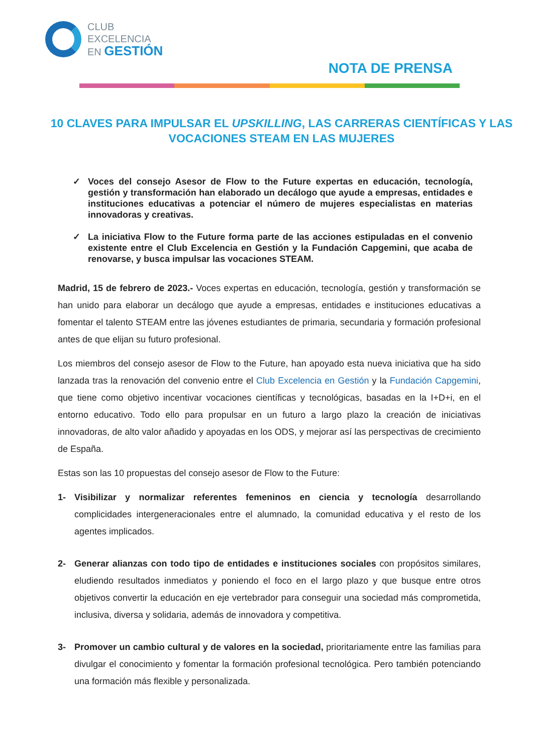CLUB
EXCELENCIA
EN GESTIÓN
NOTA DE PRENSA
10 CLAVES PARA IMPULSAR EL UPSKILLING, LAS CARRERAS CIENTÍFICAS Y LAS VOCACIONES STEAM EN LAS MUJERES
✓ Voces del consejo Asesor de Flow to the Future expertas en educación, tecnología, gestión y transformación han elaborado un decálogo que ayude a empresas, entidades e instituciones educativas a potenciar el número de mujeres especialistas en materias innovadoras y creativas.
✓ La iniciativa Flow to the Future forma parte de las acciones estipuladas en el convenio existente entre el Club Excelencia en Gestión y la Fundación Capgemini, que acaba de renovarse, y busca impulsar las vocaciones STEAM.
Madrid, 15 de febrero de 2023.- Voces expertas en educación, tecnología, gestión y transformación se han unido para elaborar un decálogo que ayude a empresas, entidades e instituciones educativas a fomentar el talento STEAM entre las jóvenes estudiantes de primaria, secundaria y formación profesional antes de que elijan su futuro profesional.
Los miembros del consejo asesor de Flow to the Future, han apoyado esta nueva iniciativa que ha sido lanzada tras la renovación del convenio entre el Club Excelencia en Gestión y la Fundación Capgemini, que tiene como objetivo incentivar vocaciones científicas y tecnológicas, basadas en la I+D+i, en el entorno educativo. Todo ello para propulsar en un futuro a largo plazo la creación de iniciativas innovadoras, de alto valor añadido y apoyadas en los ODS, y mejorar así las perspectivas de crecimiento de España.
Estas son las 10 propuestas del consejo asesor de Flow to the Future:
1- Visibilizar y normalizar referentes femeninos en ciencia y tecnología desarrollando complicidades intergeneracionales entre el alumnado, la comunidad educativa y el resto de los agentes implicados.
2- Generar alianzas con todo tipo de entidades e instituciones sociales con propósitos similares, eludiendo resultados inmediatos y poniendo el foco en el largo plazo y que busque entre otros objetivos convertir la educación en eje vertebrador para conseguir una sociedad más comprometida, inclusiva, diversa y solidaria, además de innovadora y competitiva.
3- Promover un cambio cultural y de valores en la sociedad, prioritariamente entre las familias para divulgar el conocimiento y fomentar la formación profesional tecnológica. Pero también potenciando una formación más flexible y personalizada.